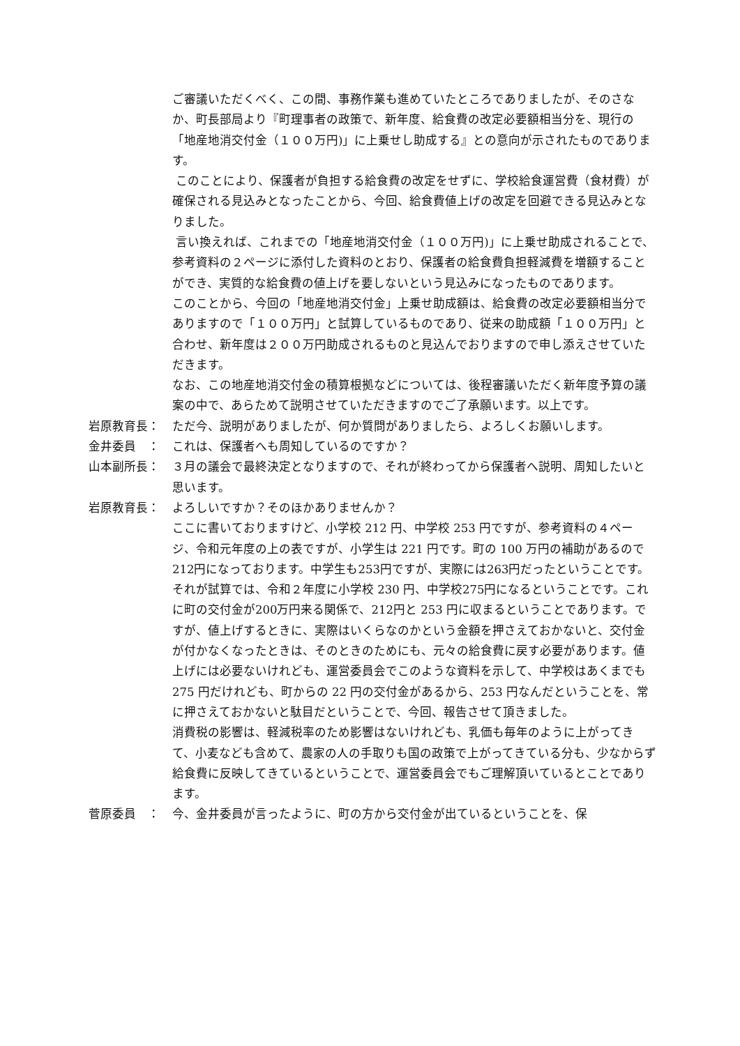ご審議いただくべく、この間、事務作業も進めていたところでありましたが、そのさなか、町長部局より『町理事者の政策で、新年度、給食費の改定必要額相当分を、現行の「地産地消交付金（１００万円)」に上乗せし助成する』との意向が示されたものであります。
このことにより、保護者が負担する給食費の改定をせずに、学校給食運営費（食材費）が確保される見込みとなったことから、今回、給食費値上げの改定を回避できる見込みとなりました。
言い換えれば、これまでの「地産地消交付金（１００万円)」に上乗せ助成されることで、参考資料の２ページに添付した資料のとおり、保護者の給食費負担軽減費を増額することができ、実質的な給食費の値上げを要しないという見込みになったものであります。
このことから、今回の「地産地消交付金」上乗せ助成額は、給食費の改定必要額相当分でありますので「１００万円」と試算しているものであり、従来の助成額「１００万円」と合わせ、新年度は２００万円助成されるものと見込んでおりますので申し添えさせていただきます。
なお、この地産地消交付金の積算根拠などについては、後程審議いただく新年度予算の議案の中で、あらためて説明させていただきますのでご了承願います。以上です。
岩原教育長： ただ今、説明がありましたが、何か質問がありましたら、よろしくお願いします。
金井委員　： これは、保護者へも周知しているのですか？
山本副所長： ３月の議会で最終決定となりますので、それが終わってから保護者へ説明、周知したいと思います。
岩原教育長： よろしいですか？そのほかありませんか？
ここに書いておりますけど、小学校 212 円、中学校 253 円ですが、参考資料の４ページ、令和元年度の上の表ですが、小学生は 221 円です。町の 100 万円の補助があるので212円になっております。中学生も253円ですが、実際には263円だったということです。それが試算では、令和２年度に小学校 230 円、中学校275円になるということです。これに町の交付金が200万円来る関係で、212円と 253 円に収まるということであります。ですが、値上げするときに、実際はいくらなのかという金額を押さえておかないと、交付金が付かなくなったときは、そのときのためにも、元々の給食費に戻す必要があります。値上げには必要ないけれども、運営委員会でこのような資料を示して、中学校はあくまでも 275 円だけれども、町からの 22 円の交付金があるから、253 円なんだということを、常に押さえておかないと駄目だということで、今回、報告させて頂きました。
消費税の影響は、軽減税率のため影響はないけれども、乳価も毎年のように上がってきて、小麦なども含めて、農家の人の手取りも国の政策で上がってきている分も、少なからず給食費に反映してきているということで、運営委員会でもご理解頂いているとことであります。
菅原委員　： 今、金井委員が言ったように、町の方から交付金が出ているということを、保